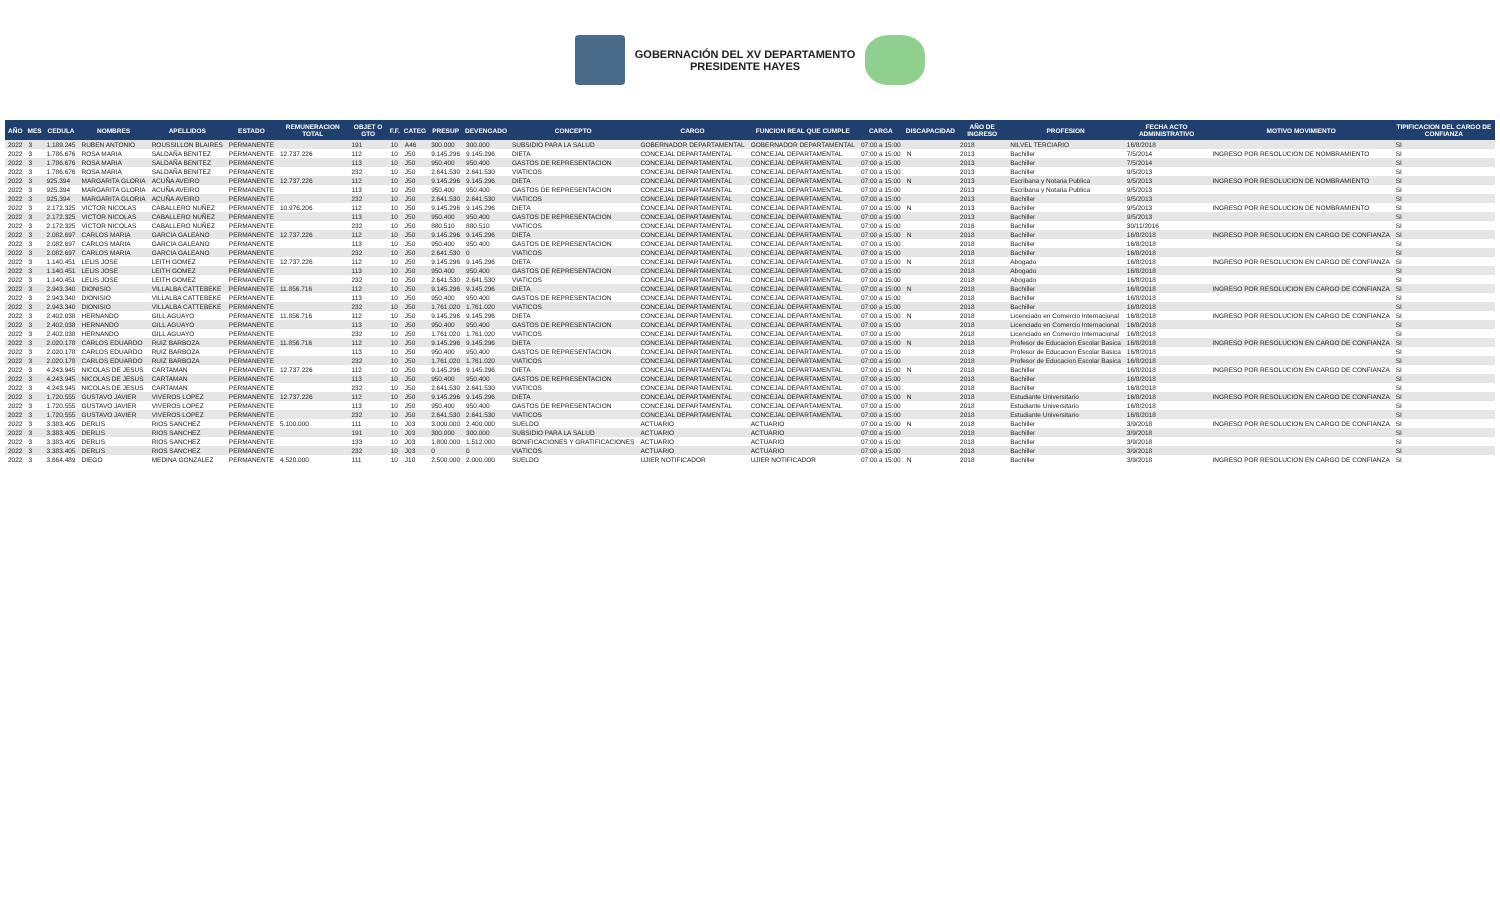GOBERNACIÓN DEL XV DEPARTAMENTO
PRESIDENTE HAYES
| AÑO | MES | CEDULA | NOMBRES | APELLIDOS | ESTADO | REMUNERACION TOTAL | OBJET O GTO | F.F. | CATEG | PRESUP | DEVENGADO | CONCEPTO | CARGO | FUNCION REAL QUE CUMPLE | CARGA | DISCAPACIDAD | AÑO DE INGRESO | PROFESION | FECHA ACTO ADMINISTRATIVO | MOTIVO MOVIMIENTO | TIPIFICACION DEL CARGO DE CONFIANZA |
| --- | --- | --- | --- | --- | --- | --- | --- | --- | --- | --- | --- | --- | --- | --- | --- | --- | --- | --- | --- | --- | --- |
| 2022 | 3 | 1.189.245 | RUBEN ANTONIO | ROUSSILLON BLAIRES | PERMANENTE | | 191 | 10 | A46 | 300.000 | 300.000 | SUBSIDIO PARA LA SALUD | GOBERNADOR DEPARTAMENTAL | GOBERNADOR DEPARTAMENTAL | 07:00 a 15:00 | | 2018 | NILVEL TERCIARIO | 16/8/2018 | | SI |
| 2022 | 3 | 1.786.676 | ROSA MARIA | SALDAÑA BENITEZ | PERMANENTE | 12.737.226 | 112 | 10 | J50 | 9.145.296 | 9.145.296 | DIETA | CONCEJAL DEPARTAMENTAL | CONCEJAL DEPARTAMENTAL | 07:00 a 15:00 | N | 2013 | Bachiller | 7/5/2014 | INGRESO POR RESOLUCION DE NOMBRAMIENTO | SI |
| 2022 | 3 | 1.786.676 | ROSA MARIA | SALDAÑA BENITEZ | PERMANENTE | | 113 | 10 | J50 | 950.400 | 950.400 | GASTOS DE REPRESENTACION | CONCEJAL DEPARTAMENTAL | CONCEJAL DEPARTAMENTAL | 07:00 a 15:00 | | 2013 | Bachiller | 7/5/2014 | | SI |
| 2022 | 3 | 1.786.676 | ROSA MARIA | SALDAÑA BENITEZ | PERMANENTE | | 232 | 10 | J50 | 2.641.530 | 2.641.530 | VIATICOS | CONCEJAL DEPARTAMENTAL | CONCEJAL DEPARTAMENTAL | 07:00 a 15:00 | | 2013 | Bachiller | 9/5/2013 | | SI |
| 2022 | 3 | 925.394 | MARGARITA GLORIA | ACUÑA AVEIRO | PERMANENTE | 12.737.226 | 112 | 10 | J50 | 9.145.296 | 9.145.296 | DIETA | CONCEJAL DEPARTAMENTAL | CONCEJAL DEPARTAMENTAL | 07:00 a 15:00 | N | 2013 | Escribana y Notaria Publica | 9/5/2013 | INGRESO POR RESOLUCION DE NOMBRAMIENTO | SI |
| 2022 | 3 | 925.394 | MARGARITA GLORIA | ACUÑA AVEIRO | PERMANENTE | | 113 | 10 | J50 | 950.400 | 950.400 | GASTOS DE REPRESENTACION | CONCEJAL DEPARTAMENTAL | CONCEJAL DEPARTAMENTAL | 07:00 a 15:00 | | 2013 | Escribana y Notaria Publica | 9/5/2013 | | SI |
| 2022 | 3 | 925.394 | MARGARITA GLORIA | ACUÑA AVEIRO | PERMANENTE | | 232 | 10 | J50 | 2.641.530 | 2.641.530 | VIATICOS | CONCEJAL DEPARTAMENTAL | CONCEJAL DEPARTAMENTAL | 07:00 a 15:00 | | 2013 | Bachiller | 9/5/2013 | | SI |
| 2022 | 3 | 2.172.325 | VICTOR NICOLAS | CABALLERO NUÑEZ | PERMANENTE | 10.976.206 | 112 | 10 | J50 | 9.145.296 | 9.145.296 | DIETA | CONCEJAL DEPARTAMENTAL | CONCEJAL DEPARTAMENTAL | 07:00 a 15:00 | N | 2013 | Bachiller | 9/5/2013 | INGRESO POR RESOLUCION DE NOMBRAMIENTO | SI |
| 2022 | 3 | 2.172.325 | VICTOR NICOLAS | CABALLERO NUÑEZ | PERMANENTE | | 113 | 10 | J50 | 950.400 | 950.400 | GASTOS DE REPRESENTACION | CONCEJAL DEPARTAMENTAL | CONCEJAL DEPARTAMENTAL | 07:00 a 15:00 | | 2013 | Bachiller | 9/5/2013 | | SI |
| 2022 | 3 | 2.172.325 | VICTOR NICOLAS | CABALLERO NUÑEZ | PERMANENTE | | 232 | 10 | J50 | 880.510 | 880.510 | VIATICOS | CONCEJAL DEPARTAMENTAL | CONCEJAL DEPARTAMENTAL | 07:00 a 15:00 | | 2016 | Bachiller | 30/11/2016 | | SI |
| 2022 | 3 | 2.082.697 | CARLOS MARIA | GARCIA GALEANO | PERMANENTE | 12.737.226 | 112 | 10 | J50 | 9.145.296 | 9.145.296 | DIETA | CONCEJAL DEPARTAMENTAL | CONCEJAL DEPARTAMENTAL | 07:00 a 15:00 | N | 2018 | Bachiller | 16/8/2018 | INGRESO POR RESOLUCION EN CARGO DE CONFIANZA | SI |
| 2022 | 3 | 2.082.697 | CARLOS MARIA | GARCIA GALEANO | PERMANENTE | | 113 | 10 | J50 | 950.400 | 950.400 | GASTOS DE REPRESENTACION | CONCEJAL DEPARTAMENTAL | CONCEJAL DEPARTAMENTAL | 07:00 a 15:00 | | 2018 | Bachiller | 16/8/2018 | | SI |
| 2022 | 3 | 2.082.697 | CARLOS MARIA | GARCIA GALEANO | PERMANENTE | | 232 | 10 | J50 | 2.641.530 | 0 | VIATICOS | CONCEJAL DEPARTAMENTAL | CONCEJAL DEPARTAMENTAL | 07:00 a 15:00 | | 2018 | Bachiller | 16/8/2018 | | SI |
| 2022 | 3 | 1.140.451 | LELIS JOSE | LEITH GOMEZ | PERMANENTE | 12.737.226 | 112 | 10 | J50 | 9.145.296 | 9.145.296 | DIETA | CONCEJAL DEPARTAMENTAL | CONCEJAL DEPARTAMENTAL | 07:00 a 15:00 | N | 2018 | Abogado | 16/8/2018 | INGRESO POR RESOLUCION EN CARGO DE CONFIANZA | SI |
| 2022 | 3 | 1.140.451 | LELIS JOSE | LEITH GOMEZ | PERMANENTE | | 113 | 10 | J50 | 950.400 | 950.400 | GASTOS DE REPRESENTACION | CONCEJAL DEPARTAMENTAL | CONCEJAL DEPARTAMENTAL | 07:00 a 15:00 | | 2018 | Abogado | 16/8/2018 | | SI |
| 2022 | 3 | 1.140.451 | LELIS JOSE | LEITH GOMEZ | PERMANENTE | | 232 | 10 | J50 | 2.641.530 | 2.641.530 | VIATICOS | CONCEJAL DEPARTAMENTAL | CONCEJAL DEPARTAMENTAL | 07:00 a 15:00 | | 2018 | Abogado | 16/8/2018 | | SI |
| 2022 | 3 | 2.943.340 | DIONISIO | VILLALBA CATTEBEKE | PERMANENTE | 11.856.716 | 112 | 10 | J50 | 9.145.296 | 9.145.296 | DIETA | CONCEJAL DEPARTAMENTAL | CONCEJAL DEPARTAMENTAL | 07:00 a 15:00 | N | 2018 | Bachiller | 16/8/2018 | INGRESO POR RESOLUCION EN CARGO DE CONFIANZA | SI |
| 2022 | 3 | 2.943.340 | DIONISIO | VILLALBA CATTEBEKE | PERMANENTE | | 113 | 10 | J50 | 950.400 | 950.400 | GASTOS DE REPRESENTACION | CONCEJAL DEPARTAMENTAL | CONCEJAL DEPARTAMENTAL | 07:00 a 15:00 | | 2018 | Bachiller | 16/8/2018 | | SI |
| 2022 | 3 | 2.943.340 | DIONISIO | VILLALBA CATTEBEKE | PERMANENTE | | 232 | 10 | J50 | 1.761.020 | 1.761.020 | VIATICOS | CONCEJAL DEPARTAMENTAL | CONCEJAL DEPARTAMENTAL | 07:00 a 15:00 | | 2018 | Bachiller | 16/8/2018 | | SI |
| 2022 | 3 | 2.402.038 | HERNANDO | GILL AGUAYO | PERMANENTE | 11.856.716 | 112 | 10 | J50 | 9.145.296 | 9.145.296 | DIETA | CONCEJAL DEPARTAMENTAL | CONCEJAL DEPARTAMENTAL | 07:00 a 15:00 | N | 2018 | Licenciado en Comercio Internacional | 16/8/2018 | INGRESO POR RESOLUCION EN CARGO DE CONFIANZA | SI |
| 2022 | 3 | 2.402.038 | HERNANDO | GILL AGUAYO | PERMANENTE | | 113 | 10 | J50 | 950.400 | 950.400 | GASTOS DE REPRESENTACION | CONCEJAL DEPARTAMENTAL | CONCEJAL DEPARTAMENTAL | 07:00 a 15:00 | | 2018 | Licenciado en Comercio Internacional | 16/8/2018 | | SI |
| 2022 | 3 | 2.402.038 | HERNANDO | GILL AGUAYO | PERMANENTE | | 232 | 10 | J50 | 1.761.020 | 1.761.020 | VIATICOS | CONCEJAL DEPARTAMENTAL | CONCEJAL DEPARTAMENTAL | 07:00 a 15:00 | | 2018 | Licenciado en Comercio Internacional | 16/8/2018 | | SI |
| 2022 | 3 | 2.020.178 | CARLOS EDUARDO | RUIZ BARBOZA | PERMANENTE | 11.856.716 | 112 | 10 | J50 | 9.145.296 | 9.145.296 | DIETA | CONCEJAL DEPARTAMENTAL | CONCEJAL DEPARTAMENTAL | 07:00 a 15:00 | N | 2018 | Profesor de Educacion Escolar Basica | 16/8/2018 | INGRESO POR RESOLUCION EN CARGO DE CONFIANZA | SI |
| 2022 | 3 | 2.020.178 | CARLOS EDUARDO | RUIZ BARBOZA | PERMANENTE | | 113 | 10 | J50 | 950.400 | 950.400 | GASTOS DE REPRESENTACION | CONCEJAL DEPARTAMENTAL | CONCEJAL DEPARTAMENTAL | 07:00 a 15:00 | | 2018 | Profesor de Educacion Escolar Basica | 16/8/2018 | | SI |
| 2022 | 3 | 2.020.178 | CARLOS EDUARDO | RUIZ BARBOZA | PERMANENTE | | 232 | 10 | J50 | 1.761.020 | 1.761.020 | VIATICOS | CONCEJAL DEPARTAMENTAL | CONCEJAL DEPARTAMENTAL | 07:00 a 15:00 | | 2018 | Profesor de Educacion Escolar Basica | 16/8/2018 | | SI |
| 2022 | 3 | 4.243.945 | NICOLAS DE JESUS | CARTAMAN | PERMANENTE | 12.737.226 | 112 | 10 | J50 | 9.145.296 | 9.145.296 | DIETA | CONCEJAL DEPARTAMENTAL | CONCEJAL DEPARTAMENTAL | 07:00 a 15:00 | N | 2018 | Bachiller | 16/8/2018 | INGRESO POR RESOLUCION EN CARGO DE CONFIANZA | SI |
| 2022 | 3 | 4.243.945 | NICOLAS DE JESUS | CARTAMAN | PERMANENTE | | 113 | 10 | J50 | 950.400 | 950.400 | GASTOS DE REPRESENTACION | CONCEJAL DEPARTAMENTAL | CONCEJAL DEPARTAMENTAL | 07:00 a 15:00 | | 2018 | Bachiller | 16/8/2018 | | SI |
| 2022 | 3 | 4.243.945 | NICOLAS DE JESUS | CARTAMAN | PERMANENTE | | 232 | 10 | J50 | 2.641.530 | 2.641.530 | VIATICOS | CONCEJAL DEPARTAMENTAL | CONCEJAL DEPARTAMENTAL | 07:00 a 15:00 | | 2018 | Bachiller | 16/8/2018 | | SI |
| 2022 | 3 | 1.720.555 | GUSTAVO JAVIER | VIVEROS LOPEZ | PERMANENTE | 12.737.226 | 112 | 10 | J50 | 9.145.296 | 9.145.296 | DIETA | CONCEJAL DEPARTAMENTAL | CONCEJAL DEPARTAMENTAL | 07:00 a 15:00 | N | 2018 | Estudiante Universitario | 16/8/2018 | INGRESO POR RESOLUCION EN CARGO DE CONFIANZA | SI |
| 2022 | 3 | 1.720.555 | GUSTAVO JAVIER | VIVEROS LOPEZ | PERMANENTE | | 113 | 10 | J50 | 950.400 | 950.400 | GASTOS DE REPRESENTACION | CONCEJAL DEPARTAMENTAL | CONCEJAL DEPARTAMENTAL | 07:00 a 15:00 | | 2018 | Estudiante Universitario | 16/8/2018 | | SI |
| 2022 | 3 | 1.720.555 | GUSTAVO JAVIER | VIVEROS LOPEZ | PERMANENTE | | 232 | 10 | J50 | 2.641.530 | 2.641.530 | VIATICOS | CONCEJAL DEPARTAMENTAL | CONCEJAL DEPARTAMENTAL | 07:00 a 15:00 | | 2018 | Estudiante Universitario | 16/8/2018 | | SI |
| 2022 | 3 | 3.383.405 | DERLIS | RIOS SANCHEZ | PERMANENTE | 5.100.000 | 111 | 10 | J03 | 3.000.000 | 2.400.000 | SUELDO | ACTUARIO | ACTUARIO | 07:00 a 15:00 | N | 2018 | Bachiller | 3/9/2018 | INGRESO POR RESOLUCION EN CARGO DE CONFIANZA | SI |
| 2022 | 3 | 3.383.405 | DERLIS | RIOS SANCHEZ | PERMANENTE | | 191 | 10 | J03 | 300.000 | 300.000 | SUBSIDIO PARA LA SALUD | ACTUARIO | ACTUARIO | 07:00 a 15:00 | | 2018 | Bachiller | 3/9/2018 | | SI |
| 2022 | 3 | 3.383.405 | DERLIS | RIOS SANCHEZ | PERMANENTE | | 133 | 10 | J03 | 1.800.000 | 1.512.000 | BONIFICACIONES Y GRATIFICACIONES | ACTUARIO | ACTUARIO | 07:00 a 15:00 | | 2018 | Bachiller | 3/9/2018 | | SI |
| 2022 | 3 | 3.383.405 | DERLIS | RIOS SANCHEZ | PERMANENTE | | 232 | 10 | J03 | 0 | 0 | VIATICOS | ACTUARIO | ACTUARIO | 07:00 a 15:00 | | 2018 | Bachiller | 3/9/2018 | | SI |
| 2022 | 3 | 3.664.489 | DIEGO | MEDINA GONZALEZ | PERMANENTE | 4.520.000 | 111 | 10 | J10 | 2.500.000 | 2.000.000 | SUELDO | UJIER NOTIFICADOR | UJIER NOTIFICADOR | 07:00 a 15:00 | N | 2018 | Bachiller | 3/9/2018 | INGRESO POR RESOLUCION EN CARGO DE CONFIANZA | SI |